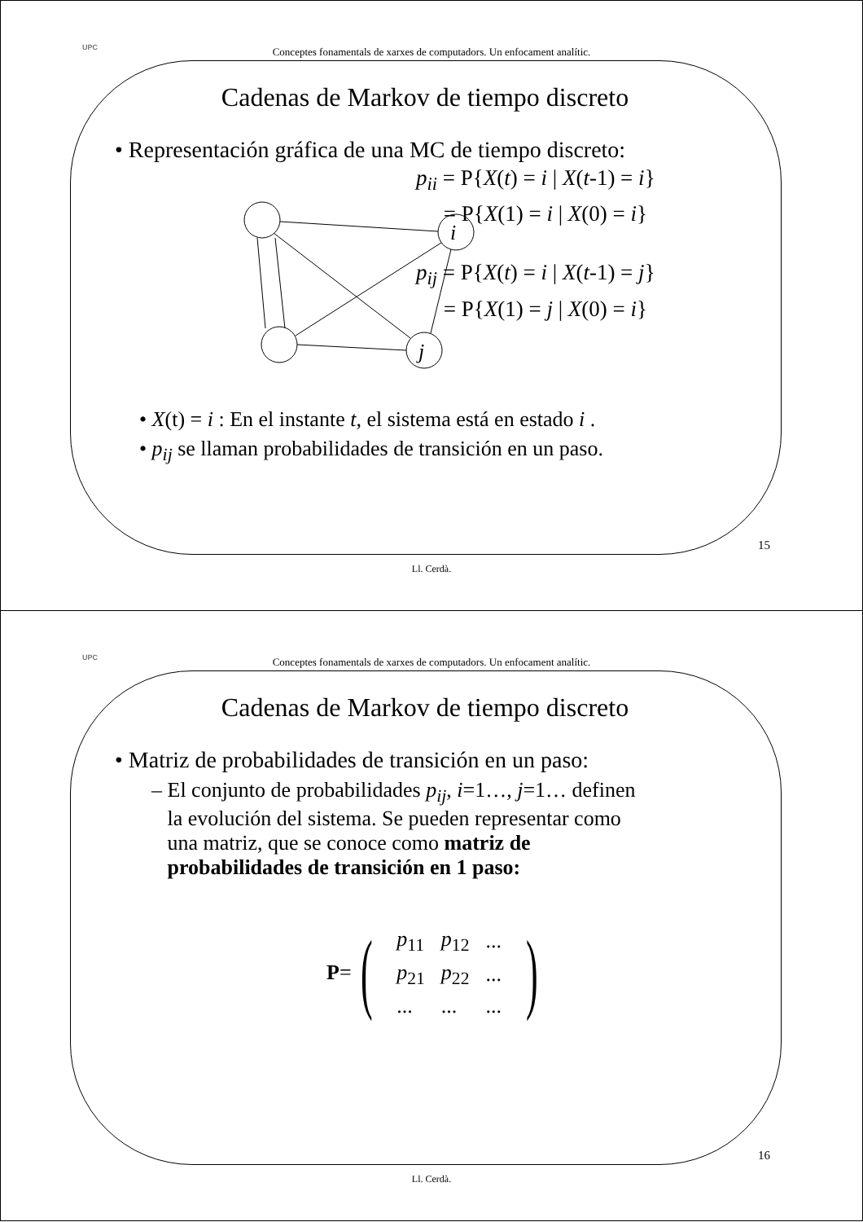UPC
Conceptes fonamentals de xarxes de computadors. Un enfocament analític.
Cadenas de Markov de tiempo discreto
• Representación gráfica de una MC de tiempo discreto:
i
j
p<sub>ii</sub> = P{X(t) = i | X(t-1) = i}
= P{X(1) = i | X(0) = i}
p<sub>ij</sub> = P{X(t) = i | X(t-1) = j}
= P{X(1) = j | X(0) = i}
• X(t) = i : En el instante t, el sistema está en estado i .
• p<sub>ij</sub> se llaman probabilidades de transición en un paso.
15
Ll. Cerdà.
UPC
Conceptes fonamentals de xarxes de computadors. Un enfocament analític.
Cadenas de Markov de tiempo discreto
• Matriz de probabilidades de transición en un paso:
– El conjunto de probabilidades p<sub>ij</sub>, i=1…, j=1… definen
la evolución del sistema. Se pueden representar como
una matriz, que se conoce como matriz de
probabilidades de transición en 1 paso:
P = (
| p<sub>11</sub> | p<sub>12</sub> | ... |
| p<sub>21</sub> | p<sub>22</sub> | ... |
| ... | ... | ... |
)
16
Ll. Cerdà.